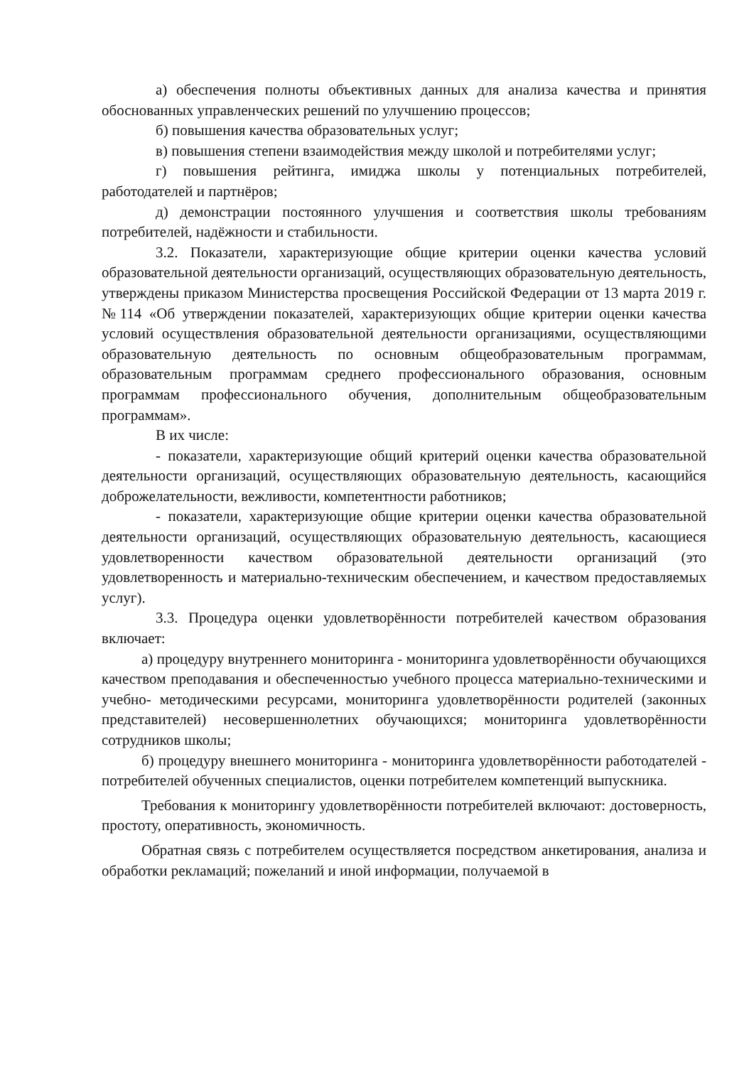а) обеспечения полноты объективных данных для анализа качества и принятия обоснованных управленческих решений по улучшению процессов;
б) повышения качества образовательных услуг;
в) повышения степени взаимодействия между школой и потребителями услуг;
г) повышения рейтинга, имиджа школы у потенциальных потребителей, работодателей и партнёров;
д) демонстрации постоянного улучшения и соответствия школы требованиям потребителей, надёжности и стабильности.
3.2. Показатели, характеризующие общие критерии оценки качества условий образовательной деятельности организаций, осуществляющих образовательную деятельность, утверждены приказом Министерства просвещения Российской Федерации от 13 марта 2019 г. №114 «Об утверждении показателей, характеризующих общие критерии оценки качества условий осуществления образовательной деятельности организациями, осуществляющими образовательную деятельность по основным общеобразовательным программам, образовательным программам среднего профессионального образования, основным программам профессионального обучения, дополнительным общеобразовательным программам».
В их числе:
- показатели, характеризующие общий критерий оценки качества образовательной деятельности организаций, осуществляющих образовательную деятельность, касающийся доброжелательности, вежливости, компетентности работников;
- показатели, характеризующие общие критерии оценки качества образовательной деятельности организаций, осуществляющих образовательную деятельность, касающиеся удовлетворенности качеством образовательной деятельности организаций (это удовлетворенность и материально-техническим обеспечением, и качеством предоставляемых услуг).
3.3. Процедура оценки удовлетворённости потребителей качеством образования включает:
а) процедуру внутреннего мониторинга - мониторинга удовлетворённости обучающихся качеством преподавания и обеспеченностью учебного процесса материально-техническими и учебно- методическими ресурсами, мониторинга удовлетворённости родителей (законных представителей) несовершеннолетних обучающихся; мониторинга удовлетворённости сотрудников школы;
б) процедуру внешнего мониторинга - мониторинга удовлетворённости работодателей - потребителей обученных специалистов, оценки потребителем компетенций выпускника.
Требования к мониторингу удовлетворённости потребителей включают: достоверность, простоту, оперативность, экономичность.
Обратная связь с потребителем осуществляется посредством анкетирования, анализа и обработки рекламаций; пожеланий и иной информации, получаемой в